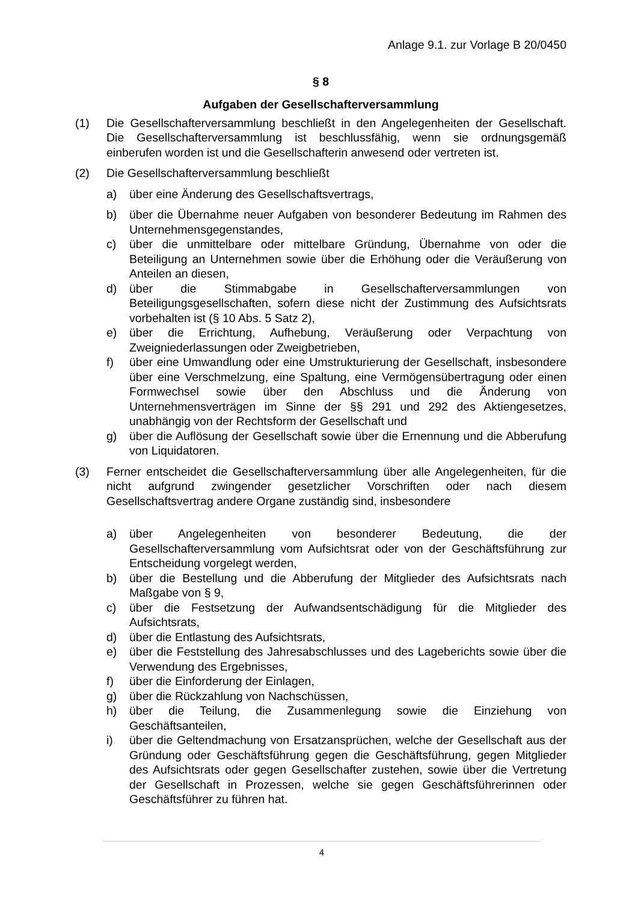Anlage 9.1. zur Vorlage B 20/0450
§ 8
Aufgaben der Gesellschafterversammlung
(1) Die Gesellschafterversammlung beschließt in den Angelegenheiten der Gesellschaft. Die Gesellschafterversammlung ist beschlussfähig, wenn sie ordnungsgemäß einberufen worden ist und die Gesellschafterin anwesend oder vertreten ist.
(2) Die Gesellschafterversammlung beschließt
a) über eine Änderung des Gesellschaftsvertrags,
b) über die Übernahme neuer Aufgaben von besonderer Bedeutung im Rahmen des Unternehmensgegenstandes,
c) über die unmittelbare oder mittelbare Gründung, Übernahme von oder die Beteiligung an Unternehmen sowie über die Erhöhung oder die Veräußerung von Anteilen an diesen,
d) über die Stimmabgabe in Gesellschafterversammlungen von Beteiligungsgesellschaften, sofern diese nicht der Zustimmung des Aufsichtsrats vorbehalten ist (§ 10 Abs. 5 Satz 2),
e) über die Errichtung, Aufhebung, Veräußerung oder Verpachtung von Zweigniederlassungen oder Zweigbetrieben,
f) über eine Umwandlung oder eine Umstrukturierung der Gesellschaft, insbesondere über eine Verschmelzung, eine Spaltung, eine Vermögensübertragung oder einen Formwechsel sowie über den Abschluss und die Änderung von Unternehmensverträgen im Sinne der §§ 291 und 292 des Aktiengesetzes, unabhängig von der Rechtsform der Gesellschaft und
g) über die Auflösung der Gesellschaft sowie über die Ernennung und die Abberufung von Liquidatoren.
(3) Ferner entscheidet die Gesellschafterversammlung über alle Angelegenheiten, für die nicht aufgrund zwingender gesetzlicher Vorschriften oder nach diesem Gesellschaftsvertrag andere Organe zuständig sind, insbesondere
a) über Angelegenheiten von besonderer Bedeutung, die der Gesellschafterversammlung vom Aufsichtsrat oder von der Geschäftsführung zur Entscheidung vorgelegt werden,
b) über die Bestellung und die Abberufung der Mitglieder des Aufsichtsrats nach Maßgabe von § 9,
c) über die Festsetzung der Aufwandsentschädigung für die Mitglieder des Aufsichtsrats,
d) über die Entlastung des Aufsichtsrats,
e) über die Feststellung des Jahresabschlusses und des Lageberichts sowie über die Verwendung des Ergebnisses,
f) über die Einforderung der Einlagen,
g) über die Rückzahlung von Nachschüssen,
h) über die Teilung, die Zusammenlegung sowie die Einziehung von Geschäftsanteilen,
i) über die Geltendmachung von Ersatzansprüchen, welche der Gesellschaft aus der Gründung oder Geschäftsführung gegen die Geschäftsführung, gegen Mitglieder des Aufsichtsrats oder gegen Gesellschafter zustehen, sowie über die Vertretung der Gesellschaft in Prozessen, welche sie gegen Geschäftsführerinnen oder Geschäftsführer zu führen hat.
4